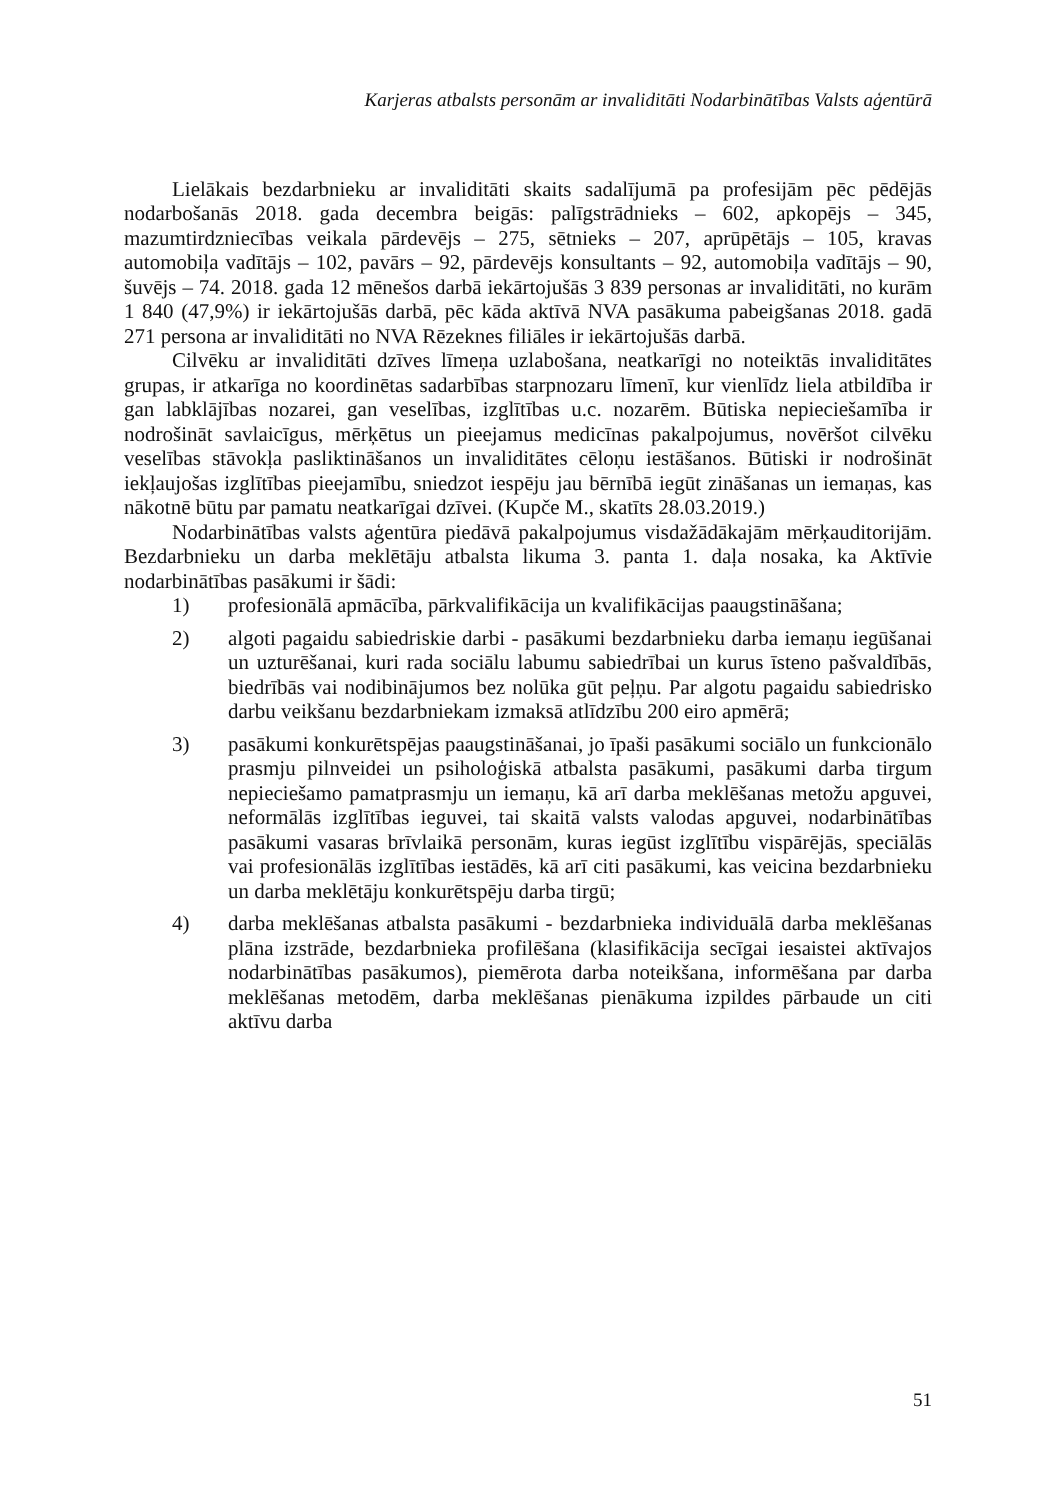Karjeras atbalsts personām ar invaliditāti Nodarbinātības Valsts aģentūrā
Lielākais bezdarbnieku ar invaliditāti skaits sadalījumā pa profesijām pēc pēdējās nodarbošanās 2018. gada decembra beigās: palīgstrādnieks – 602, apkopējs – 345, mazumtirdzniecības veikala pārdevējs – 275, sētnieks – 207, aprūpētājs – 105, kravas automobiļa vadītājs – 102, pavārs – 92, pārdevējs konsultants – 92, automobiļa vadītājs – 90, šuvējs – 74. 2018. gada 12 mēnešos darbā iekārtojušās 3 839 personas ar invaliditāti, no kurām 1 840 (47,9%) ir iekārtojušās darbā, pēc kāda aktīvā NVA pasākuma pabeigšanas 2018. gadā 271 persona ar invaliditāti no NVA Rēzeknes filiāles ir iekārtojušās darbā.
Cilvēku ar invaliditāti dzīves līmeņa uzlabošana, neatkarīgi no noteiktās invaliditātes grupas, ir atkarīga no koordinētas sadarbības starpnozaru līmenī, kur vienlīdz liela atbildība ir gan labklājības nozarei, gan veselības, izglītības u.c. nozarēm. Būtiska nepieciešamība ir nodrošināt savlaicīgus, mērķētus un pieejamus medicīnas pakalpojumus, novēršot cilvēku veselības stāvokļa pasliktināšanos un invaliditātes cēloņu iestāšanos. Būtiski ir nodrošināt iekļaujošas izglītības pieejamību, sniedzot iespēju jau bērnībā iegūt zināšanas un iemaņas, kas nākotnē būtu par pamatu neatkarīgai dzīvei. (Kupče M., skatīts 28.03.2019.)
Nodarbinātības valsts aģentūra piedāvā pakalpojumus visdažādākajām mērķauditorijām. Bezdarbnieku un darba meklētāju atbalsta likuma 3. panta 1. daļa nosaka, ka Aktīvie nodarbinātības pasākumi ir šādi:
1) profesionālā apmācība, pārkvalifikācija un kvalifikācijas paaugstināšana;
2) algoti pagaidu sabiedriskie darbi - pasākumi bezdarbnieku darba iemaņu iegūšanai un uzturēšanai, kuri rada sociālu labumu sabiedrībai un kurus īsteno pašvaldībās, biedrībās vai nodibinājumos bez nolūka gūt peļņu. Par algotu pagaidu sabiedrisko darbu veikšanu bezdarbniekam izmaksā atlīdzību 200 eiro apmērā;
3) pasākumi konkurētspējas paaugstināšanai, jo īpaši pasākumi sociālo un funkcionālo prasmju pilnveidei un psiholoģiskā atbalsta pasākumi, pasākumi darba tirgum nepieciešamo pamatprasmju un iemaņu, kā arī darba meklēšanas metožu apguvei, neformālās izglītības ieguvei, tai skaitā valsts valodas apguvei, nodarbinātības pasākumi vasaras brīvlaikā personām, kuras iegūst izglītību vispārējās, speciālās vai profesionālās izglītības iestādēs, kā arī citi pasākumi, kas veicina bezdarbnieku un darba meklētāju konkurētspēju darba tirgū;
4) darba meklēšanas atbalsta pasākumi - bezdarbnieka individuālā darba meklēšanas plāna izstrāde, bezdarbnieka profilēšana (klasifikācija secīgai iesaistei aktīvajos nodarbinātības pasākumos), piemērota darba noteikšana, informēšana par darba meklēšanas metodēm, darba meklēšanas pienākuma izpildes pārbaude un citi aktīvu darba
51